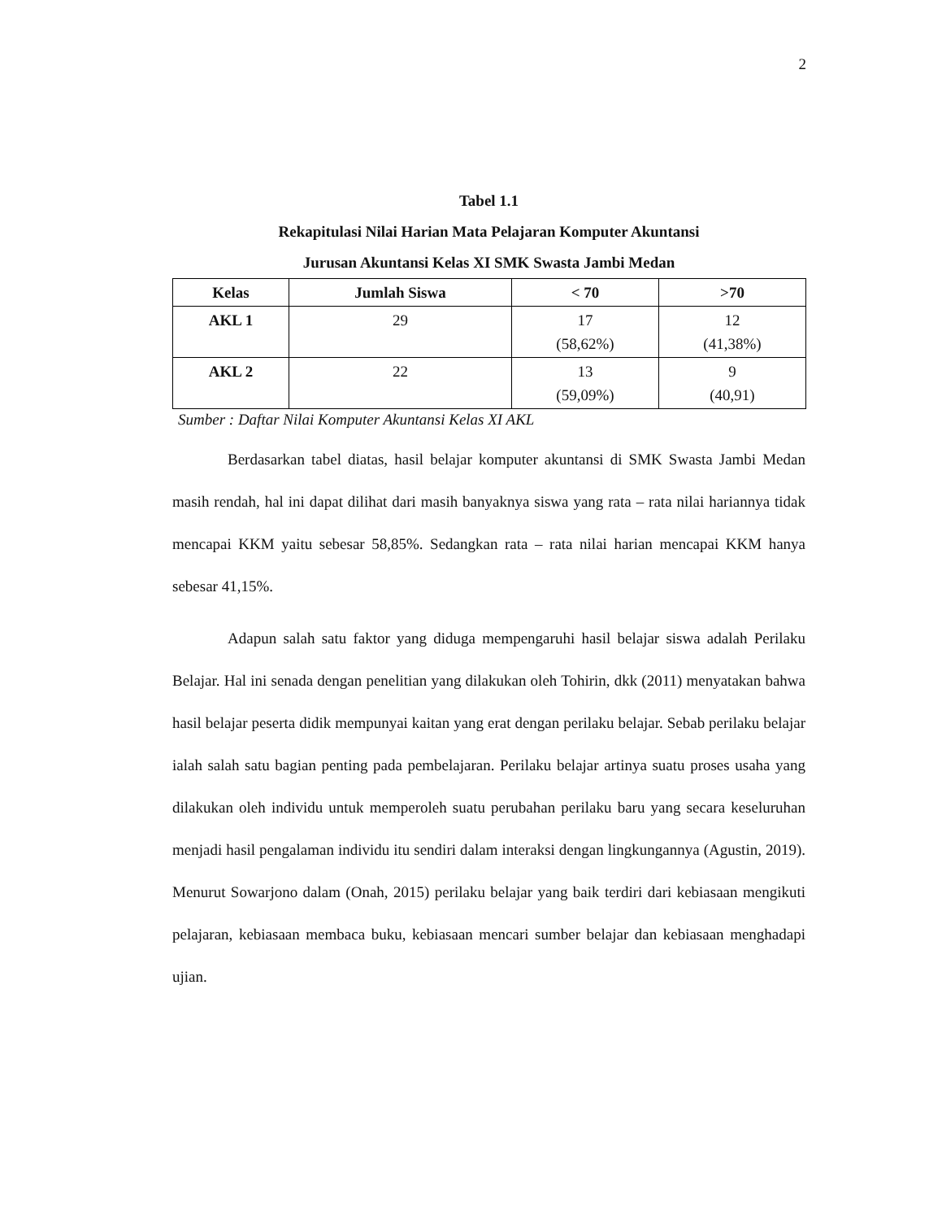2
Tabel 1.1
Rekapitulasi Nilai Harian Mata Pelajaran Komputer Akuntansi
Jurusan Akuntansi Kelas XI SMK Swasta Jambi Medan
| Kelas | Jumlah Siswa | < 70 | >70 |
| --- | --- | --- | --- |
| AKL 1 | 29 | 17 (58,62%) | 12 (41,38%) |
| AKL 2 | 22 | 13 (59,09%) | 9 (40,91) |
Sumber : Daftar Nilai Komputer Akuntansi Kelas XI AKL
Berdasarkan tabel diatas, hasil belajar komputer akuntansi di SMK Swasta Jambi Medan masih rendah, hal ini dapat dilihat dari masih banyaknya siswa yang rata – rata nilai hariannya tidak mencapai KKM yaitu sebesar 58,85%. Sedangkan rata – rata nilai harian mencapai KKM hanya sebesar 41,15%.
Adapun salah satu faktor yang diduga mempengaruhi hasil belajar siswa adalah Perilaku Belajar. Hal ini senada dengan penelitian yang dilakukan oleh Tohirin, dkk (2011) menyatakan bahwa hasil belajar peserta didik mempunyai kaitan yang erat dengan perilaku belajar. Sebab perilaku belajar ialah salah satu bagian penting pada pembelajaran. Perilaku belajar artinya suatu proses usaha yang dilakukan oleh individu untuk memperoleh suatu perubahan perilaku baru yang secara keseluruhan menjadi hasil pengalaman individu itu sendiri dalam interaksi dengan lingkungannya (Agustin, 2019). Menurut Sowarjono dalam (Onah, 2015) perilaku belajar yang baik terdiri dari kebiasaan mengikuti pelajaran, kebiasaan membaca buku, kebiasaan mencari sumber belajar dan kebiasaan menghadapi ujian.